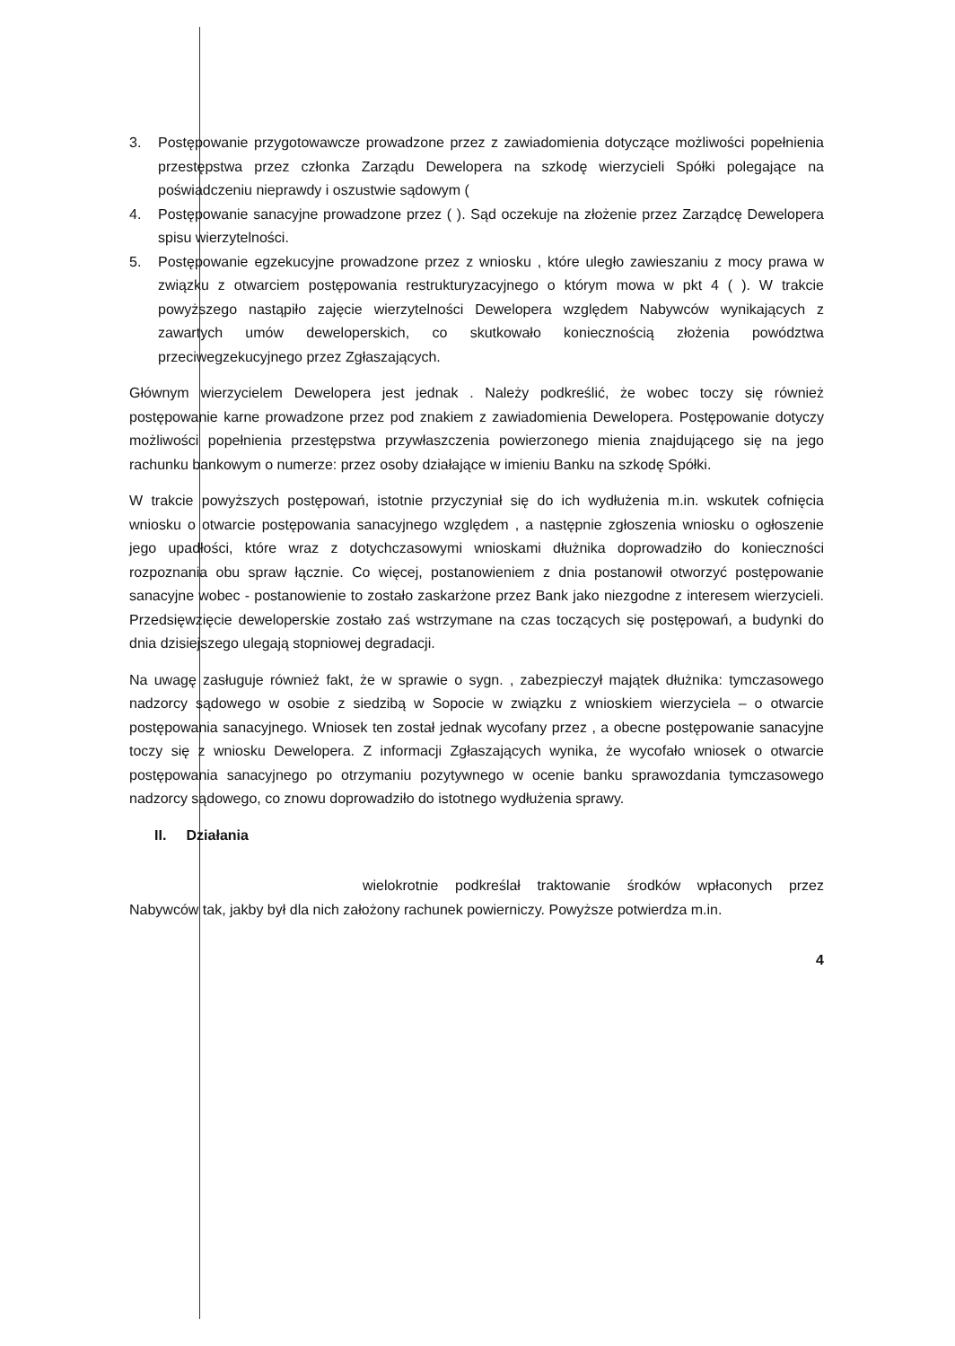3. Postępowanie przygotowawcze prowadzone przez z zawiadomienia dotyczące możliwości popełnienia przestępstwa przez członka Zarządu Dewelopera na szkodę wierzycieli Spółki polegające na poświadczeniu nieprawdy i oszustwie sądowym (
4. Postępowanie sanacyjne prowadzone przez ( ). Sąd oczekuje na złożenie przez Zarządcę Dewelopera spisu wierzytelności.
5. Postępowanie egzekucyjne prowadzone przez z wniosku , które uległo zawieszaniu z mocy prawa w związku z otwarciem postępowania restrukturyzacyjnego o którym mowa w pkt 4 ( ). W trakcie powyższego nastąpiło zajęcie wierzytelności Dewelopera względem Nabywców wynikających z zawartych umów deweloperskich, co skutkowało koniecznością złożenia powództwa przeciwegzekucyjnego przez Zgłaszających.
Głównym wierzycielem Dewelopera jest jednak . Należy podkreślić, że wobec toczy się również postępowanie karne prowadzone przez pod znakiem z zawiadomienia Dewelopera. Postępowanie dotyczy możliwości popełnienia przestępstwa przywłaszczenia powierzonego mienia znajdującego się na jego rachunku bankowym o numerze: przez osoby działające w imieniu Banku na szkodę Spółki.
W trakcie powyższych postępowań, istotnie przyczyniał się do ich wydłużenia m.in. wskutek cofnięcia wniosku o otwarcie postępowania sanacyjnego względem , a następnie zgłoszenia wniosku o ogłoszenie jego upadłości, które wraz z dotychczasowymi wnioskami dłużnika doprowadziło do konieczności rozpoznania obu spraw łącznie. Co więcej, postanowieniem z dnia postanowił otworzyć postępowanie sanacyjne wobec - postanowienie to zostało zaskarżone przez Bank jako niezgodne z interesem wierzycieli. Przedsięwzięcie deweloperskie zostało zaś wstrzymane na czas toczących się postępowań, a budynki do dnia dzisiejszego ulegają stopniowej degradacji.
Na uwagę zasługuje również fakt, że w sprawie o sygn. , zabezpieczył majątek dłużnika: tymczasowego nadzorcy sądowego w osobie z siedzibą w Sopocie w związku z wnioskiem wierzyciela – o otwarcie postępowania sanacyjnego. Wniosek ten został jednak wycofany przez , a obecne postępowanie sanacyjne toczy się z wniosku Dewelopera. Z informacji Zgłaszających wynika, że wycofało wniosek o otwarcie postępowania sanacyjnego po otrzymaniu pozytywnego w ocenie banku sprawozdania tymczasowego nadzorcy sądowego, co znowu doprowadziło do istotnego wydłużenia sprawy.
II. Działania
wielokrotnie podkreślał traktowanie środków wpłaconych przez Nabywców tak, jakby był dla nich założony rachunek powierniczy. Powyższe potwierdza m.in.
4